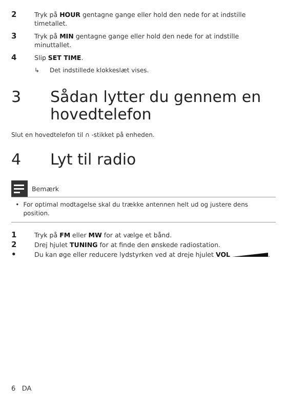2 Tryk på HOUR gentagne gange eller hold den nede for at indstille timetallet.
3 Tryk på MIN gentagne gange eller hold den nede for at indstille minuttallet.
4 Slip SET TIME.
↳ Det indstillede klokkeslæt vises.
3 Sådan lytter du gennem en hovedtelefon
Slut en hovedtelefon til ∩ -stikket på enheden.
4 Lyt til radio
Bemærk
• For optimal modtagelse skal du trække antennen helt ud og justere dens position.
1 Tryk på FM eller MW for at vælge et bånd.
2 Drej hjulet TUNING for at finde den ønskede radiostation.
• Du kan øge eller reducere lydstyrken ved at dreje hjulet VOL .
6 DA